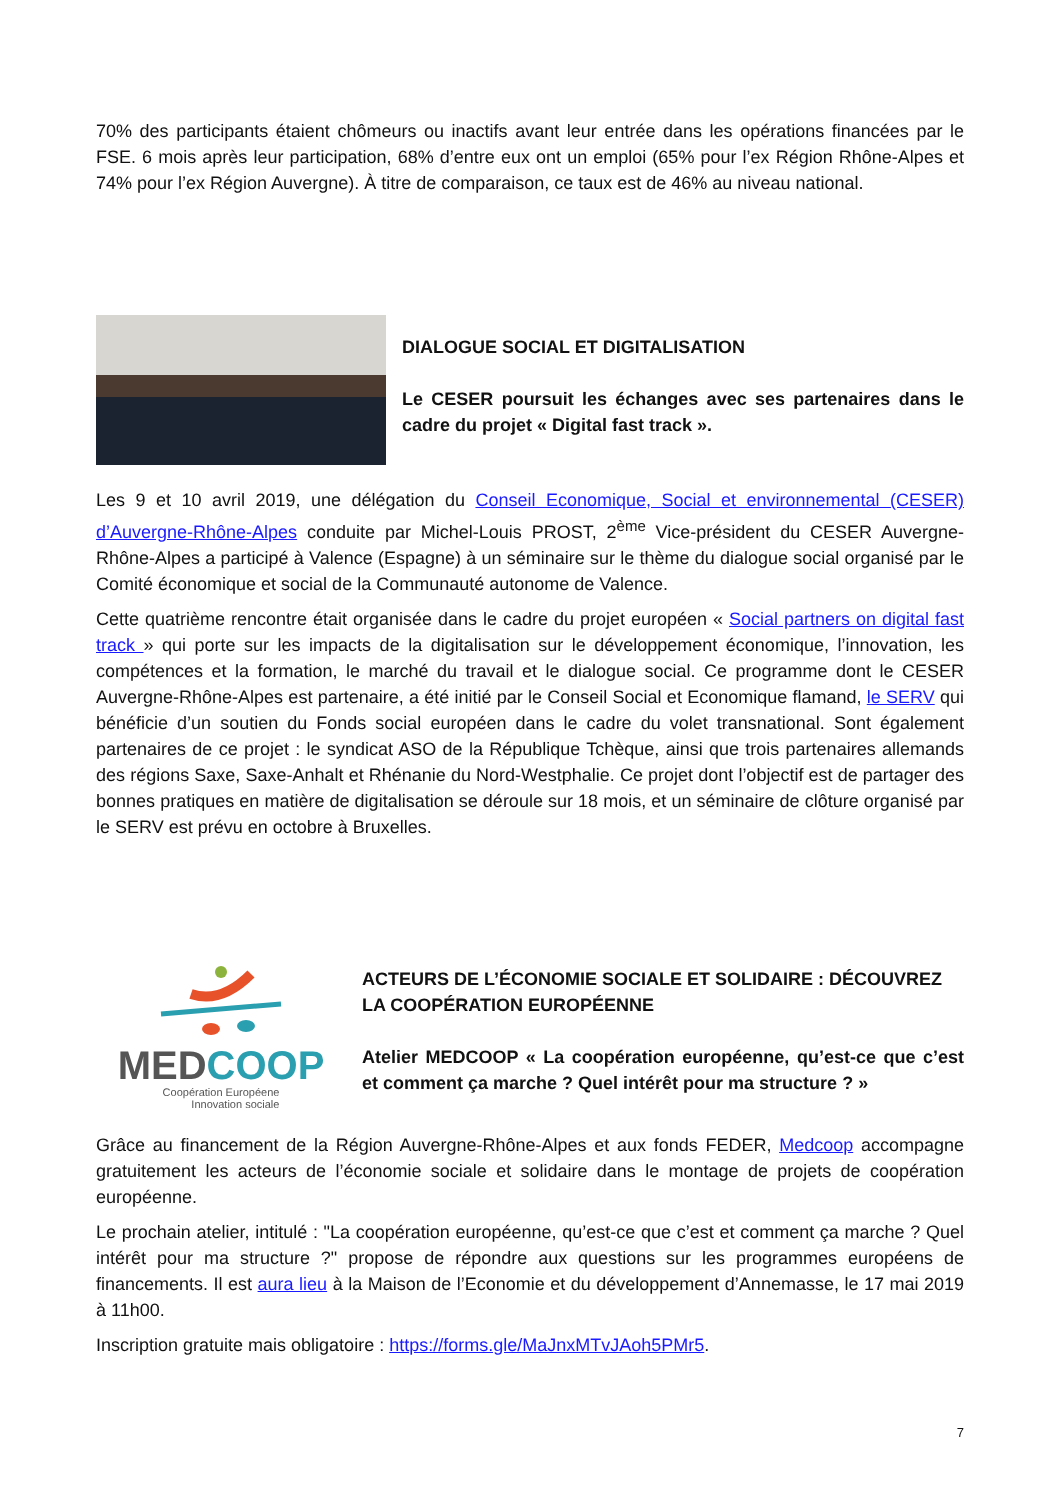70% des participants étaient chômeurs ou inactifs avant leur entrée dans les opérations financées par le FSE. 6 mois après leur participation, 68% d’entre eux ont un emploi (65% pour l’ex Région Rhône-Alpes et 74% pour l’ex Région Auvergne). À titre de comparaison, ce taux est de 46% au niveau national.
DIALOGUE SOCIAL ET DIGITALISATION
Le CESER poursuit les échanges avec ses partenaires dans le cadre du projet « Digital fast track ».
Les 9 et 10 avril 2019, une délégation du Conseil Economique, Social et environnemental (CESER) d’Auvergne-Rhône-Alpes conduite par Michel-Louis PROST, 2<sup>ème</sup> Vice-président du CESER Auvergne-Rhône-Alpes a participé à Valence (Espagne) à un séminaire sur le thème du dialogue social organisé par le Comité économique et social de la Communauté autonome de Valence.
Cette quatrième rencontre était organisée dans le cadre du projet européen « Social partners on digital fast track » qui porte sur les impacts de la digitalisation sur le développement économique, l’innovation, les compétences et la formation, le marché du travail et le dialogue social. Ce programme dont le CESER Auvergne-Rhône-Alpes est partenaire, a été initié par le Conseil Social et Economique flamand, le SERV qui bénéficie d’un soutien du Fonds social européen dans le cadre du volet transnational. Sont également partenaires de ce projet : le syndicat ASO de la République Tchèque, ainsi que trois partenaires allemands des régions Saxe, Saxe-Anhalt et Rhénanie du Nord-Westphalie. Ce projet dont l’objectif est de partager des bonnes pratiques en matière de digitalisation se déroule sur 18 mois, et un séminaire de clôture organisé par le SERV est prévu en octobre à Bruxelles.
MED COOP
Coopération Européene
Innovation sociale
ACTEURS DE L’ÉCONOMIE SOCIALE ET SOLIDAIRE : DÉCOUVREZ LA COOPÉRATION EUROPÉENNE
Atelier MEDCOOP « La coopération européenne, qu’est-ce que c’est et comment ça marche ? Quel intérêt pour ma structure ? »
Grâce au financement de la Région Auvergne-Rhône-Alpes et aux fonds FEDER, Medcoop accompagne gratuitement les acteurs de l’économie sociale et solidaire dans le montage de projets de coopération européenne.
Le prochain atelier, intitulé : "La coopération européenne, qu’est-ce que c’est et comment ça marche ? Quel intérêt pour ma structure ?" propose de répondre aux questions sur les programmes européens de financements. Il est aura lieu à la Maison de l’Economie et du développement d’Annemasse, le 17 mai 2019 à 11h00.
Inscription gratuite mais obligatoire : https://forms.gle/MaJnxMTvJAoh5PMr5.
7